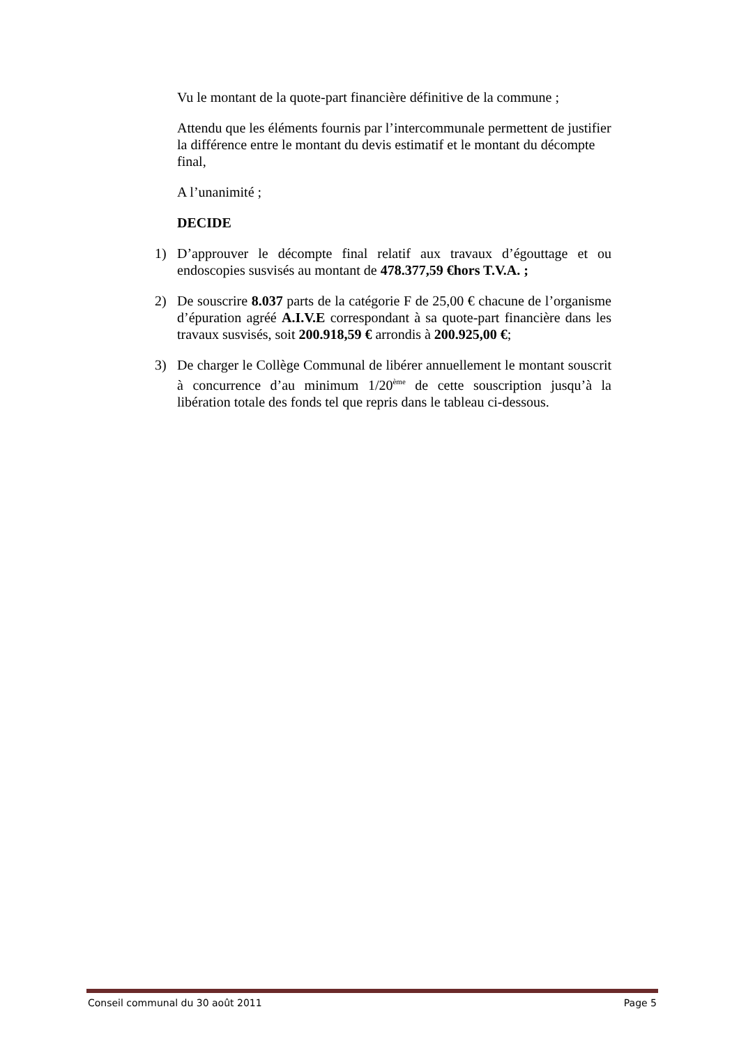Vu le montant de la quote-part financière définitive de la commune ;
Attendu que les éléments fournis par l’intercommunale permettent de justifier la différence entre le montant du devis estimatif et le montant du décompte final,
A l’unanimité ;
DECIDE
1) D’approuver le décompte final relatif aux travaux d’égouttage et ou endoscopies susvisés au montant de 478.377,59 €hors T.V.A. ;
2) De souscrire 8.037 parts de la catégorie F de 25,00 € chacune de l’organisme d’épuration agréé A.I.V.E correspondant à sa quote-part financière dans les travaux susvisés, soit 200.918,59 € arrondis à 200.925,00 €;
3) De charger le Collège Communal de libérer annuellement le montant souscrit à concurrence d’au minimum 1/20<sup>ème</sup> de cette souscription jusqu’à la libération totale des fonds tel que repris dans le tableau ci-dessous.
Conseil communal du 30 août 2011 Page 5